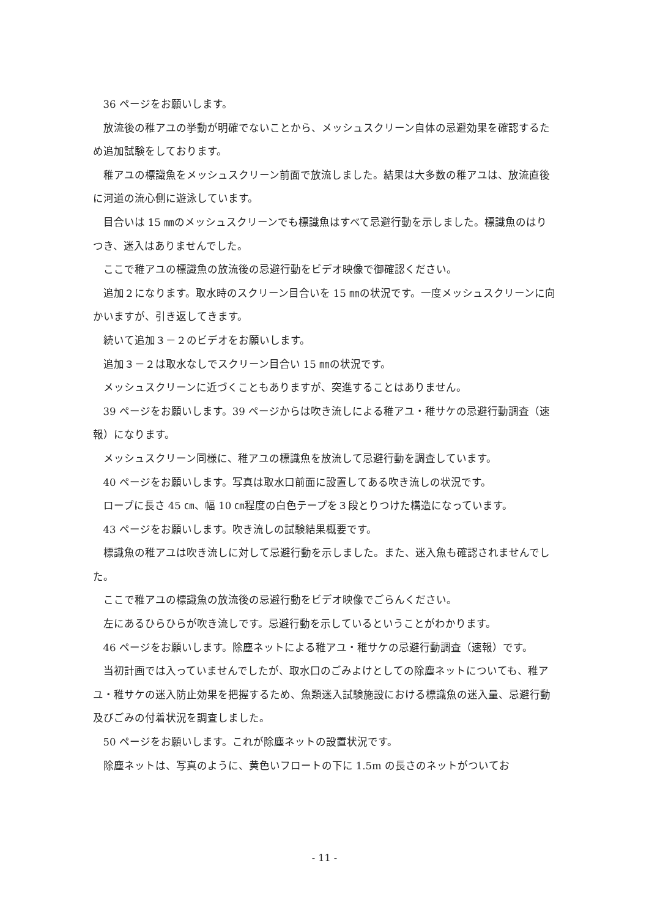36 ページをお願いします。
放流後の稚アユの挙動が明確でないことから、メッシュスクリーン自体の忌避効果を確認するため追加試験をしております。
稚アユの標識魚をメッシュスクリーン前面で放流しました。結果は大多数の稚アユは、放流直後に河道の流心側に遊泳しています。
目合いは 15 ㎜のメッシュスクリーンでも標識魚はすべて忌避行動を示しました。標識魚のはりつき、迷入はありませんでした。
ここで稚アユの標識魚の放流後の忌避行動をビデオ映像で御確認ください。
追加２になります。取水時のスクリーン目合いを 15 ㎜の状況です。一度メッシュスクリーンに向かいますが、引き返してきます。
続いて追加３－２のビデオをお願いします。
追加３－２は取水なしでスクリーン目合い 15 ㎜の状況です。
メッシュスクリーンに近づくこともありますが、突進することはありません。
39 ページをお願いします。39 ページからは吹き流しによる稚アユ・稚サケの忌避行動調査（速報）になります。
メッシュスクリーン同様に、稚アユの標識魚を放流して忌避行動を調査しています。
40 ページをお願いします。写真は取水口前面に設置してある吹き流しの状況です。
ロープに長さ 45 ㎝、幅 10 ㎝程度の白色テープを３段とりつけた構造になっています。
43 ページをお願いします。吹き流しの試験結果概要です。
標識魚の稚アユは吹き流しに対して忌避行動を示しました。また、迷入魚も確認されませんでした。
ここで稚アユの標識魚の放流後の忌避行動をビデオ映像でごらんください。
左にあるひらひらが吹き流しです。忌避行動を示しているということがわかります。
46 ページをお願いします。除塵ネットによる稚アユ・稚サケの忌避行動調査（速報）です。
当初計画では入っていませんでしたが、取水口のごみよけとしての除塵ネットについても、稚アユ・稚サケの迷入防止効果を把握するため、魚類迷入試験施設における標識魚の迷入量、忌避行動及びごみの付着状況を調査しました。
50 ページをお願いします。これが除塵ネットの設置状況です。
除塵ネットは、写真のように、黄色いフロートの下に 1.5m の長さのネットがついてお
- 11 -